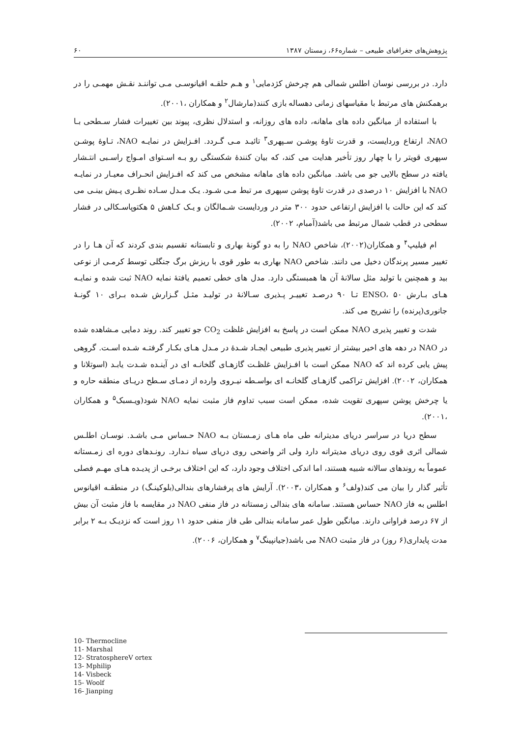پژوهش‌های جغرافیای طبیعی – شماره۶۶، زمستان ۱۳۸۷ ۶۰
دارد. در بررسی نوسان اطلس شمالی هم چرخش کژدمایی<sup>۱</sup> و هـم حلقـه اقیانوسـی مـی تواننـد نقـش مهمـی را در برهمکنش های مرتبط با مقیاسهای زمانی دهساله بازی کنند(مارشال<sup>۲</sup> و همکاران ،۲۰۰۱).
با استفاده از میانگین داده های ماهانه، داده های روزانه، و استدلال نظری، پیوند بین تغییرات فشار سـطحی بـا NAO، ارتفاع وردایست، و قدرت تاوهٔ پوشـن سـپهری<sup>۳</sup> تائیـد مـی گـردد. افـزایش در نمایـه NAO، تـاوهٔ پوشـن سپهری قویتر را با چهار روز تأخیر هدایت می کند، که بیان کنندهٔ شکستگی رو بـه اسـتوای امـواج راسـبی انتـشار یافته در سطح بالایی جو می باشد. میانگین داده های ماهانه مشخص می کند که افـزایش انحـراف معیـار در نمایـه NAO با افزایش ۱۰ درصدی در قدرت تاوهٔ پوشن سپهری مر تبط مـی شـود. یـک مـدل سـاده نظـری پـیش بینـی می کند که این حالت با افزایش ارتفاعی حدود ۳۰۰ متر در وردایست شـمالگان و یـک کـاهش ۵ هکتوپاسـکالی در فشار سطحی در قطب شمال مرتبط می باشد(آمبام، ۲۰۰۲).
ام فیلیپ<sup>۴</sup> و همکاران(۲۰۰۲)، شاخص NAO را به دو گونهٔ بهاری و تابستانه تقسیم بندی کردند که آن هـا را در تغییر مسیر پرندگان دخیل می دانند. شاخص NAO بهاری به طور قوی با ریزش برگ جنگلی توسط کرمـی از نوعی بید و همچنین با تولید مثل سالانهٔ آن ها همبستگی دارد. مدل های خطی تعمیم یافتهٔ نمایه NAO ثبت شده و نمایـه هـای بـارش ENSO، ۵۰ تـا ۹۰ درصـد تغییـر پـذیری سـالانهٔ در تولیـد مثـل گـزارش شـده بـرای ۱۰ گونـهٔ جانوری(پرنده) را تشریح می کند.
شدت و تغییر پذیری NAO ممکن است در پاسخ به افزایش غلظت CO<sub>2</sub> جو تغییر کند. روند دمایی مـشاهده شده در NAO در دهه های اخیر بیشتر از تغییر پذیری طبیعی ایجـاد شـدهٔ در مـدل هـای بکـار گرفتـه شـده اسـت. گروهی پیش یابی کرده اند که NAO ممکن است با افـزایش غلظـت گازهـای گلخانـه ای در آینـده شـدت یابـد (اسوتلانا و همکاران، ۲۰۰۲). افزایش تراکمی گازهـای گلخانـه ای بواسـطه نیـروی وارده از دمـای سـطح دریـای منطقه حاره و یا چرخش پوشن سپهری تقویت شده، ممکن است سبب تداوم فاز مثبت نمایه NAO شود(ویـسبک<sup>۵</sup> و همکاران ،۲۰۰۱).
سطح دریا در سراسر دریای مدیترانه طی ماه هـای زمـستان بـه NAO حـساس مـی باشـد. نوسـان اطلـس شمالی اثری قوی روی دریای مدیترانه دارد ولی اثر واضحی روی دریای سیاه نـدارد. رونـدهای دوره ای زمـستانه عموماً به روندهای سالانه شبیه هستند، اما اندکی اختلاف وجود دارد، که این اختلاف برخـی از پدیـده هـای مهـم فصلی تأثیر گذار را بیان می کند(ولف<sup>۶</sup> و همکاران ،۲۰۰۳). آرایش های پرفشارهای بندالی(بلوکینـگ) در منطقـه اقیانوس اطلس به فاز NAO حساس هستند. سامانه های بندالی زمستانه در فاز منفی NAO در مقایسه با فاز مثبت آن بیش از ۶۷ درصد فراوانی دارند. میانگین طول عمر سامانه بندالی طی فاز منفی حدود ۱۱ روز است که نزدیـک بـه ۲ برابر مدت پایداری(۶ روز) در فاز مثبت NAO می باشد(جیانپینگ<sup>۷</sup> و همکاران، ۲۰۰۶).
10- Thermocline
11- Marshal
12- StratosphereV ortex
13- Mphilip
14- Visbeck
15- Woolf
16- Jianping